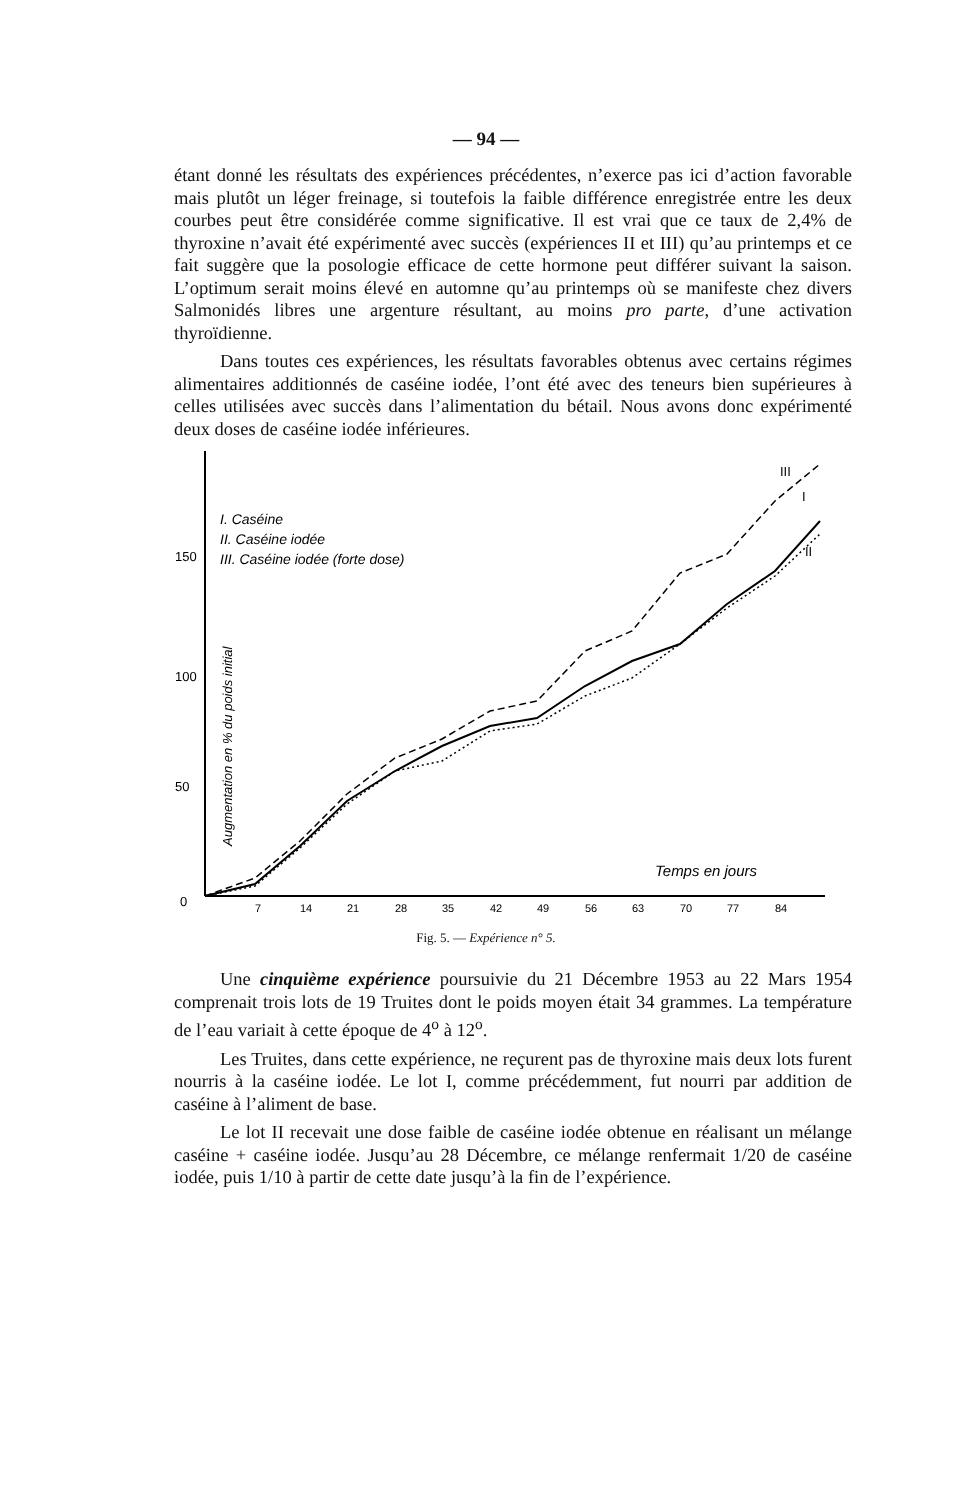— 94 —
étant donné les résultats des expériences précédentes, n’exerce pas ici d’action favorable mais plutôt un léger freinage, si toutefois la faible différence enregistrée entre les deux courbes peut être considérée comme significative. Il est vrai que ce taux de 2,4% de thyroxine n’avait été expérimenté avec succès (expériences II et III) qu’au printemps et ce fait suggère que la posologie efficace de cette hormone peut différer suivant la saison. L’optimum serait moins élevé en automne qu’au printemps où se manifeste chez divers Salmonidés libres une argenture résultant, au moins pro parte, d’une activation thyroïdienne.
Dans toutes ces expériences, les résultats favorables obtenus avec certains régimes alimentaires additionnés de caséine iodée, l’ont été avec des teneurs bien supérieures à celles utilisées avec succès dans l’alimentation du bétail. Nous avons donc expérimenté deux doses de caséine iodée inférieures.
150
100
50
0
7
14
21
28
35
42
49
56
63
70
77
84
I. Caséine
II. Caséine iodée
III. Caséine iodée (forte dose)
Temps en jours
Augmentation en % du poids initial
III
I
II
Fig. 5. — Expérience n° 5.
Une cinquième expérience poursuivie du 21 Décembre 1953 au 22 Mars 1954 comprenait trois lots de 19 Truites dont le poids moyen était 34 grammes. La température de l’eau variait à cette époque de 4<sup>o</sup> à 12<sup>o</sup>.
Les Truites, dans cette expérience, ne reçurent pas de thyroxine mais deux lots furent nourris à la caséine iodée. Le lot I, comme précédemment, fut nourri par addition de caséine à l’aliment de base.
Le lot II recevait une dose faible de caséine iodée obtenue en réalisant un mélange caséine + caséine iodée. Jusqu’au 28 Décembre, ce mélange renfermait 1/20 de caséine iodée, puis 1/10 à partir de cette date jusqu’à la fin de l’expérience.